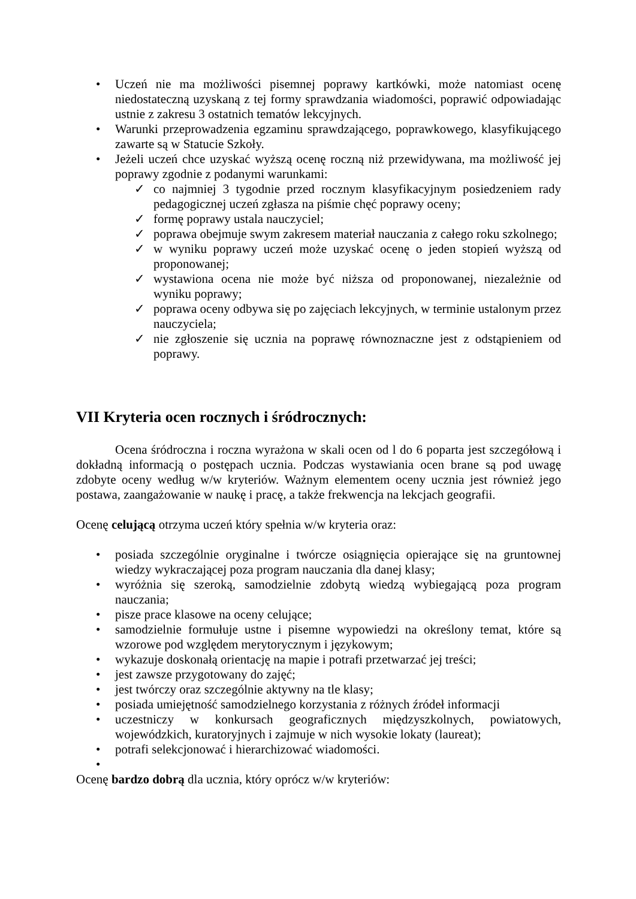• Uczeń nie ma możliwości pisemnej poprawy kartkówki, może natomiast ocenę niedostateczną uzyskaną z tej formy sprawdzania wiadomości, poprawić odpowiadając ustnie z zakresu 3 ostatnich tematów lekcyjnych.
• Warunki przeprowadzenia egzaminu sprawdzającego, poprawkowego, klasyfikującego zawarte są w Statucie Szkoły.
• Jeżeli uczeń chce uzyskać wyższą ocenę roczną niż przewidywana, ma możliwość jej poprawy zgodnie z podanymi warunkami:
✓ co najmniej 3 tygodnie przed rocznym klasyfikacyjnym posiedzeniem rady pedagogicznej uczeń zgłasza na piśmie chęć poprawy oceny;
✓ formę poprawy ustala nauczyciel;
✓ poprawa obejmuje swym zakresem materiał nauczania z całego roku szkolnego;
✓ w wyniku poprawy uczeń może uzyskać ocenę o jeden stopień wyższą od proponowanej;
✓ wystawiona ocena nie może być niższa od proponowanej, niezależnie od wyniku poprawy;
✓ poprawa oceny odbywa się po zajęciach lekcyjnych, w terminie ustalonym przez nauczyciela;
✓ nie zgłoszenie się ucznia na poprawę równoznaczne jest z odstąpieniem od poprawy.
VII Kryteria ocen rocznych i śródrocznych:
Ocena śródroczna i roczna wyrażona w skali ocen od l do 6 poparta jest szczegółową i dokładną informacją o postępach ucznia. Podczas wystawiania ocen brane są pod uwagę zdobyte oceny według w/w kryteriów. Ważnym elementem oceny ucznia jest również jego postawa, zaangażowanie w naukę i pracę, a także frekwencja na lekcjach geografii.
Ocenę celującą otrzyma uczeń który spełnia w/w kryteria oraz:
• posiada szczególnie oryginalne i twórcze osiągnięcia opierające się na gruntownej wiedzy wykraczającej poza program nauczania dla danej klasy;
• wyróżnia się szeroką, samodzielnie zdobytą wiedzą wybiegającą poza program nauczania;
• pisze prace klasowe na oceny celujące;
• samodzielnie formułuje ustne i pisemne wypowiedzi na określony temat, które są wzorowe pod względem merytorycznym i językowym;
• wykazuje doskonałą orientację na mapie i potrafi przetwarzać jej treści;
• jest zawsze przygotowany do zajęć;
• jest twórczy oraz szczególnie aktywny na tle klasy;
• posiada umiejętność samodzielnego korzystania z różnych źródeł informacji
• uczestniczy w konkursach geograficznych międzyszkolnych, powiatowych, wojewódzkich, kuratoryjnych i zajmuje w nich wysokie lokaty (laureat);
• potrafi selekcjonować i hierarchizować wiadomości.
•
Ocenę bardzo dobrą dla ucznia, który oprócz w/w kryteriów: